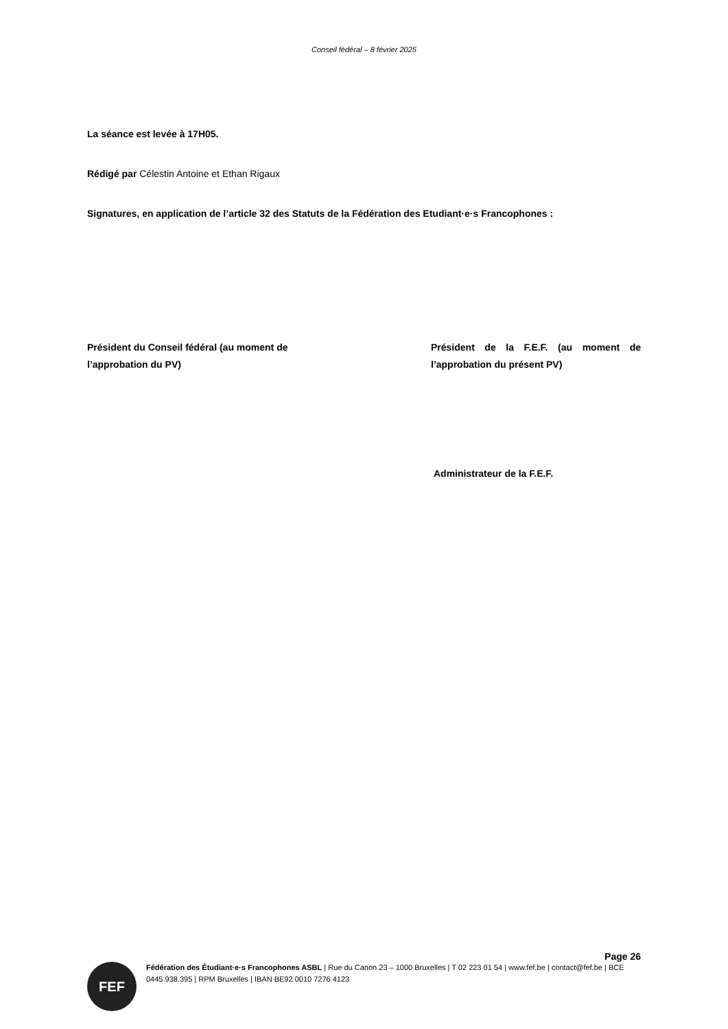Conseil fédéral – 8 février 2025
La séance est levée à 17H05.
Rédigé par Célestin Antoine et Ethan Rigaux
Signatures, en application de l’article 32 des Statuts de la Fédération des Etudiant·e·s Francophones :
Président du Conseil fédéral (au moment de l’approbation du PV)
Président de la F.E.F. (au moment de l’approbation du présent PV)
Administrateur de la F.E.F.
Page 26
FEF
Fédération des Étudiant·e·s Francophones ASBL | Rue du Canon 23 – 1000 Bruxelles | T 02 223 01 54 | www.fef.be | contact@fef.be | BCE 0445.938.395 | RPM Bruxelles | IBAN BE92 0010 7276 4123